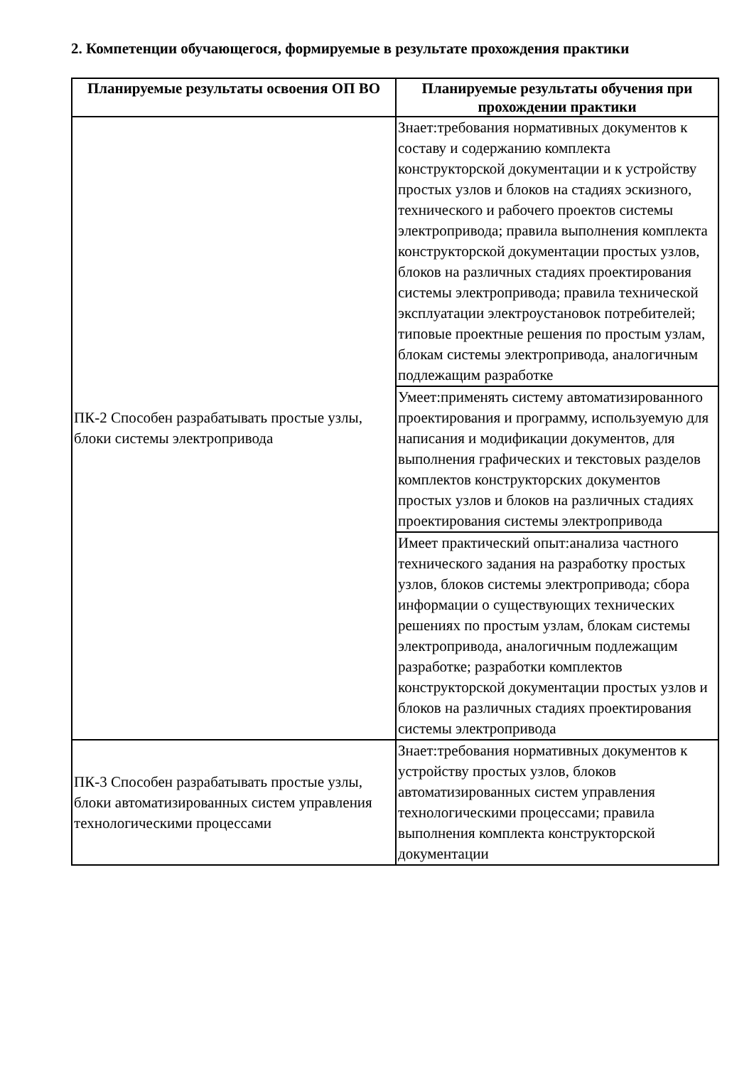2. Компетенции обучающегося, формируемые в результате прохождения практики
| Планируемые результаты освоения ОП ВО | Планируемые результаты обучения при прохождении практики |
| --- | --- |
| ПК-2 Способен разрабатывать простые узлы, блоки системы электропривода | Знает:требования нормативных документов к составу и содержанию комплекта конструкторской документации и к устройству простых узлов и блоков на стадиях эскизного, технического и рабочего проектов системы электропривода; правила выполнения комплекта конструкторской документации простых узлов, блоков на различных стадиях проектирования системы электропривода; правила технической эксплуатации электроустановок потребителей; типовые проектные решения по простым узлам, блокам системы электропривода, аналогичным подлежащим разработке |
| | Умеет:применять систему автоматизированного проектирования и программу, используемую для написания и модификации документов, для выполнения графических и текстовых разделов комплектов конструкторских документов простых узлов и блоков на различных стадиях проектирования системы электропривода |
| | Имеет практический опыт:анализа частного технического задания на разработку простых узлов, блоков системы электропривода; сбора информации о существующих технических решениях по простым узлам, блокам системы электропривода, аналогичным подлежащим разработке; разработки комплектов конструкторской документации простых узлов и блоков на различных стадиях проектирования системы электропривода |
| ПК-3 Способен разрабатывать простые узлы, блоки автоматизированных систем управления технологическими процессами | Знает:требования нормативных документов к устройству простых узлов, блоков автоматизированных систем управления технологическими процессами; правила выполнения комплекта конструкторской документации |